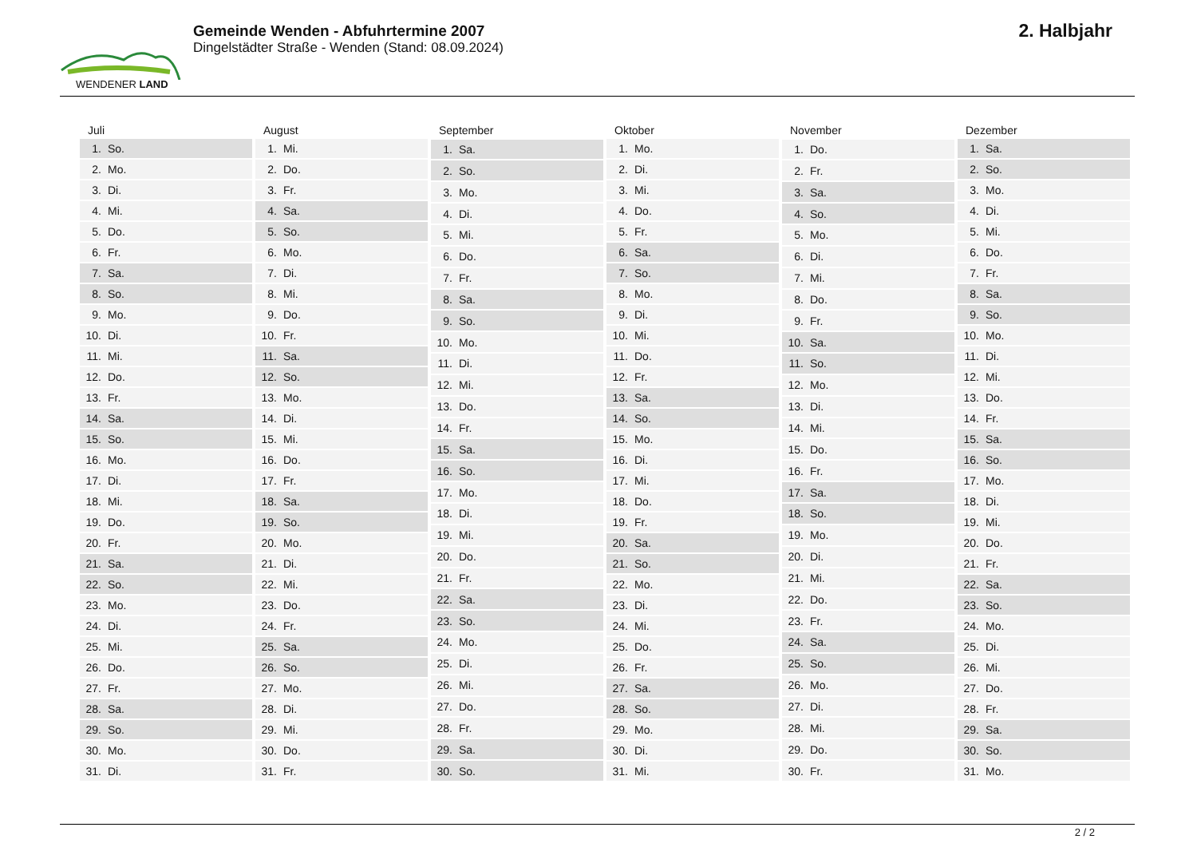WENDENER LAND
Gemeinde Wenden - Abfuhrtermine 2007
Dingelstädter Straße - Wenden (Stand: 08.09.2024)
2. Halbjahr
| Juli | |
| --- | --- |
| 1. | So. |
| 2. | Mo. |
| 3. | Di. |
| 4. | Mi. |
| 5. | Do. |
| 6. | Fr. |
| 7. | Sa. |
| 8. | So. |
| 9. | Mo. |
| 10. | Di. |
| 11. | Mi. |
| 12. | Do. |
| 13. | Fr. |
| 14. | Sa. |
| 15. | So. |
| 16. | Mo. |
| 17. | Di. |
| 18. | Mi. |
| 19. | Do. |
| 20. | Fr. |
| 21. | Sa. |
| 22. | So. |
| 23. | Mo. |
| 24. | Di. |
| 25. | Mi. |
| 26. | Do. |
| 27. | Fr. |
| 28. | Sa. |
| 29. | So. |
| 30. | Mo. |
| 31. | Di. |
| August | |
| --- | --- |
| 1. | Mi. |
| 2. | Do. |
| 3. | Fr. |
| 4. | Sa. |
| 5. | So. |
| 6. | Mo. |
| 7. | Di. |
| 8. | Mi. |
| 9. | Do. |
| 10. | Fr. |
| 11. | Sa. |
| 12. | So. |
| 13. | Mo. |
| 14. | Di. |
| 15. | Mi. |
| 16. | Do. |
| 17. | Fr. |
| 18. | Sa. |
| 19. | So. |
| 20. | Mo. |
| 21. | Di. |
| 22. | Mi. |
| 23. | Do. |
| 24. | Fr. |
| 25. | Sa. |
| 26. | So. |
| 27. | Mo. |
| 28. | Di. |
| 29. | Mi. |
| 30. | Do. |
| 31. | Fr. |
| September | |
| --- | --- |
| 1. | Sa. |
| 2. | So. |
| 3. | Mo. |
| 4. | Di. |
| 5. | Mi. |
| 6. | Do. |
| 7. | Fr. |
| 8. | Sa. |
| 9. | So. |
| 10. | Mo. |
| 11. | Di. |
| 12. | Mi. |
| 13. | Do. |
| 14. | Fr. |
| 15. | Sa. |
| 16. | So. |
| 17. | Mo. |
| 18. | Di. |
| 19. | Mi. |
| 20. | Do. |
| 21. | Fr. |
| 22. | Sa. |
| 23. | So. |
| 24. | Mo. |
| 25. | Di. |
| 26. | Mi. |
| 27. | Do. |
| 28. | Fr. |
| 29. | Sa. |
| 30. | So. |
| Oktober | |
| --- | --- |
| 1. | Mo. |
| 2. | Di. |
| 3. | Mi. |
| 4. | Do. |
| 5. | Fr. |
| 6. | Sa. |
| 7. | So. |
| 8. | Mo. |
| 9. | Di. |
| 10. | Mi. |
| 11. | Do. |
| 12. | Fr. |
| 13. | Sa. |
| 14. | So. |
| 15. | Mo. |
| 16. | Di. |
| 17. | Mi. |
| 18. | Do. |
| 19. | Fr. |
| 20. | Sa. |
| 21. | So. |
| 22. | Mo. |
| 23. | Di. |
| 24. | Mi. |
| 25. | Do. |
| 26. | Fr. |
| 27. | Sa. |
| 28. | So. |
| 29. | Mo. |
| 30. | Di. |
| 31. | Mi. |
| November | |
| --- | --- |
| 1. | Do. |
| 2. | Fr. |
| 3. | Sa. |
| 4. | So. |
| 5. | Mo. |
| 6. | Di. |
| 7. | Mi. |
| 8. | Do. |
| 9. | Fr. |
| 10. | Sa. |
| 11. | So. |
| 12. | Mo. |
| 13. | Di. |
| 14. | Mi. |
| 15. | Do. |
| 16. | Fr. |
| 17. | Sa. |
| 18. | So. |
| 19. | Mo. |
| 20. | Di. |
| 21. | Mi. |
| 22. | Do. |
| 23. | Fr. |
| 24. | Sa. |
| 25. | So. |
| 26. | Mo. |
| 27. | Di. |
| 28. | Mi. |
| 29. | Do. |
| 30. | Fr. |
| Dezember | |
| --- | --- |
| 1. | Sa. |
| 2. | So. |
| 3. | Mo. |
| 4. | Di. |
| 5. | Mi. |
| 6. | Do. |
| 7. | Fr. |
| 8. | Sa. |
| 9. | So. |
| 10. | Mo. |
| 11. | Di. |
| 12. | Mi. |
| 13. | Do. |
| 14. | Fr. |
| 15. | Sa. |
| 16. | So. |
| 17. | Mo. |
| 18. | Di. |
| 19. | Mi. |
| 20. | Do. |
| 21. | Fr. |
| 22. | Sa. |
| 23. | So. |
| 24. | Mo. |
| 25. | Di. |
| 26. | Mi. |
| 27. | Do. |
| 28. | Fr. |
| 29. | Sa. |
| 30. | So. |
| 31. | Mo. |
2 / 2